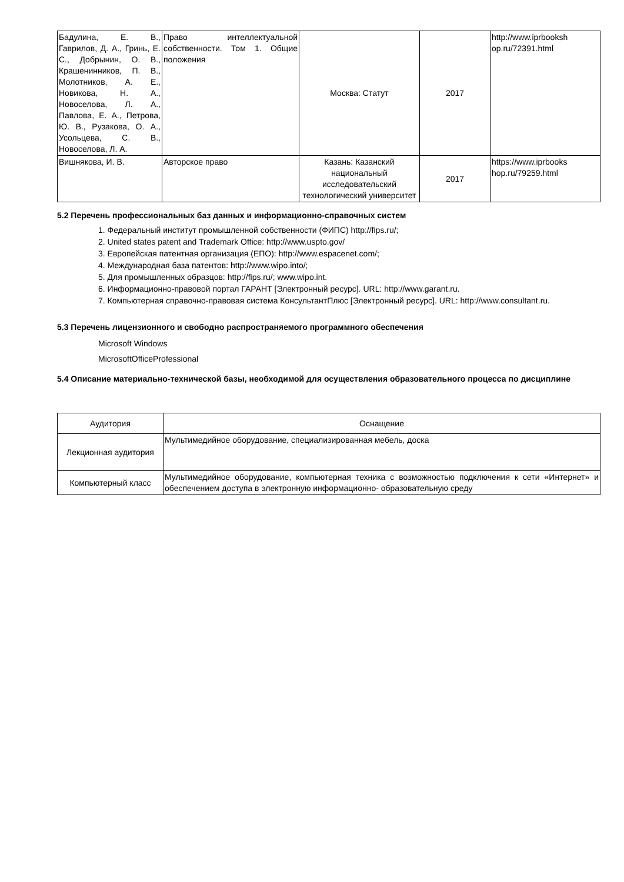| Бадулина, Е. В., Гаврилов, Д. А., Гринь, Е. С., Добрынин, О. В., Крашенинников, П. В., Молотников, А. Е., Новикова, Н. А., Новоселова, Л. А., Павлова, Е. А., Петрова, Ю. В., Рузакова, О. А., Усольцева, С. В., Новоселова, Л. А. | Право интеллектуальной собственности. Том 1. Общие положения | Москва: Статут | 2017 | http://www.iprbooksh op.ru/72391.html |
| Вишнякова, И. В. | Авторское право | Казань: Казанский национальный исследовательский технологический университет | 2017 | https://www.iprbooks hop.ru/79259.html |
5.2 Перечень профессиональных баз данных и информационно-справочных систем
1. Федеральный институт промышленной собственности (ФИПС) http://fips.ru/;
2. United states patent and Trademark Office: http://www.uspto.gov/
3. Европейская патентная организация (ЕПО): http://www.espacenet.com/;
4. Международная база патентов: http://www.wipo.into/;
5. Для промышленных образцов: http://fips.ru/; www.wipo.int.
6. Информационно-правовой портал ГАРАНТ [Электронный ресурс]. URL: http://www.garant.ru.
7. Компьютерная справочно-правовая система КонсультантПлюс [Электронный ресурс]. URL: http://www.consultant.ru.
5.3 Перечень лицензионного и свободно распространяемого программного обеспечения
Microsoft Windows
MicrosoftOfficeProfessional
5.4 Описание материально-технической базы, необходимой для осуществления образовательного процесса по дисциплине
| Аудитория | Оснащение |
| --- | --- |
| Лекционная аудитория | Мультимедийное оборудование, специализированная мебель, доска |
| Компьютерный класс | Мультимедийное оборудование, компьютерная техника с возможностью подключения к сети «Интернет» и обеспечением доступа в электронную информационно- образовательную среду |